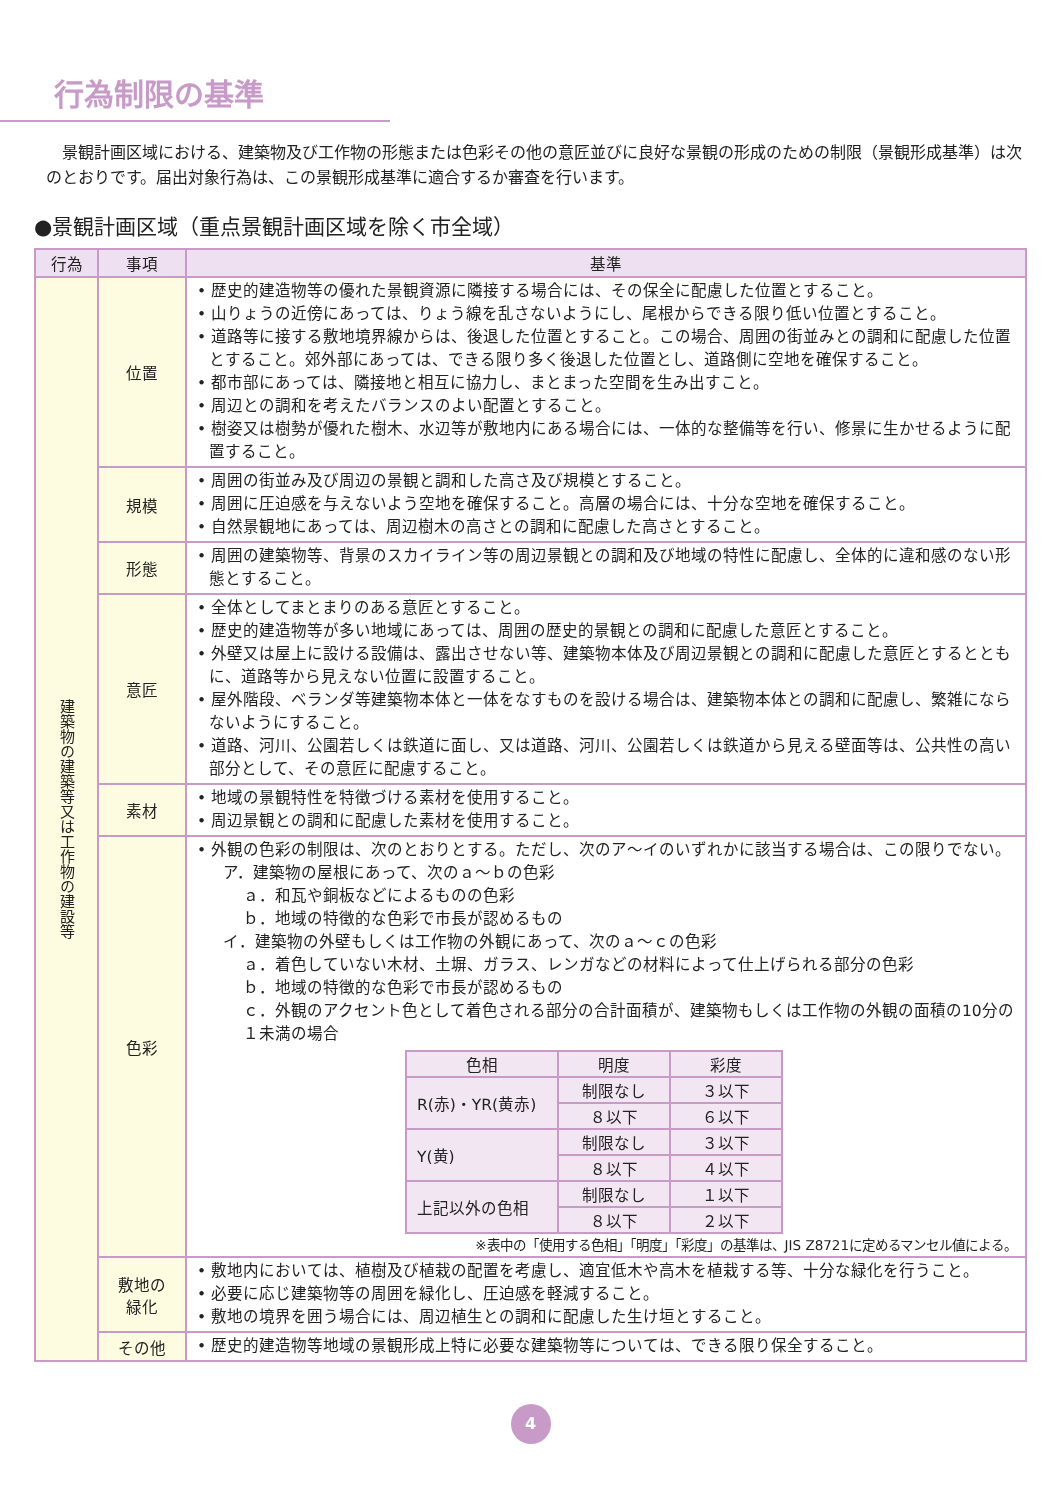行為制限の基準
　景観計画区域における、建築物及び工作物の形態または色彩その他の意匠並びに良好な景観の形成のための制限（景観形成基準）は次のとおりです。届出対象行為は、この景観形成基準に適合するか審査を行います。
●景観計画区域（重点景観計画区域を除く市全域）
| 行為 | 事項 | 基準 |
| --- | --- | --- |
| 建築物の建築等又は工作物の建設等 | 位置 | • 歴史的建造物等の優れた景観資源に隣接する場合には、その保全に配慮した位置とすること。 • 山りょうの近傍にあっては、りょう線を乱さないようにし、尾根からできる限り低い位置とすること。 • 道路等に接する敷地境界線からは、後退した位置とすること。この場合、周囲の街並みとの調和に配慮した位置とすること。郊外部にあっては、できる限り多く後退した位置とし、道路側に空地を確保すること。 • 都市部にあっては、隣接地と相互に協力し、まとまった空間を生み出すこと。 • 周辺との調和を考えたバランスのよい配置とすること。 • 樹姿又は樹勢が優れた樹木、水辺等が敷地内にある場合には、一体的な整備等を行い、修景に生かせるように配置すること。 |
| | 規模 | • 周囲の街並み及び周辺の景観と調和した高さ及び規模とすること。 • 周囲に圧迫感を与えないよう空地を確保すること。高層の場合には、十分な空地を確保すること。 • 自然景観地にあっては、周辺樹木の高さとの調和に配慮した高さとすること。 |
| | 形態 | • 周囲の建築物等、背景のスカイライン等の周辺景観との調和及び地域の特性に配慮し、全体的に違和感のない形態とすること。 |
| | 意匠 | • 全体としてまとまりのある意匠とすること。 • 歴史的建造物等が多い地域にあっては、周囲の歴史的景観との調和に配慮した意匠とすること。 • 外壁又は屋上に設ける設備は、露出させない等、建築物本体及び周辺景観との調和に配慮した意匠とするとともに、道路等から見えない位置に設置すること。 • 屋外階段、ベランダ等建築物本体と一体をなすものを設ける場合は、建築物本体との調和に配慮し、繁雑にならないようにすること。 • 道路、河川、公園若しくは鉄道に面し、又は道路、河川、公園若しくは鉄道から見える壁面等は、公共性の高い部分として、その意匠に配慮すること。 |
| | 素材 | • 地域の景観特性を特徴づける素材を使用すること。 • 周辺景観との調和に配慮した素材を使用すること。 |
| | 色彩 | • 外観の色彩の制限は、次のとおりとする。ただし、次のア～イのいずれかに該当する場合は、この限りでない。 ア．建築物の屋根にあって、次のａ～ｂの色彩 ａ．和瓦や銅板などによるものの色彩 ｂ．地域の特徴的な色彩で市長が認めるもの イ．建築物の外壁もしくは工作物の外観にあって、次のａ～ｃの色彩 ａ．着色していない木材、土塀、ガラス、レンガなどの材料によって仕上げられる部分の色彩 ｂ．地域の特徴的な色彩で市長が認めるもの ｃ．外観のアクセント色として着色される部分の合計面積が、建築物もしくは工作物の外観の面積の10分の１未満の場合 / 色相 / 明度 / 彩度 / / R(赤)・YR(黄赤) / 制限なし / ３以下 / / / ８以下 / ６以下 / / Y(黄) / 制限なし / ３以下 / / / ８以下 / ４以下 / / 上記以外の色相 / 制限なし / １以下 / / / ８以下 / ２以下 / ※表中の「使用する色相」「明度」「彩度」の基準は、JIS Z8721に定めるマンセル値による。 |
| | 敷地の 緑化 | • 敷地内においては、植樹及び植栽の配置を考慮し、適宜低木や高木を植栽する等、十分な緑化を行うこと。 • 必要に応じ建築物等の周囲を緑化し、圧迫感を軽減すること。 • 敷地の境界を囲う場合には、周辺植生との調和に配慮した生け垣とすること。 |
| | その他 | • 歴史的建造物等地域の景観形成上特に必要な建築物等については、できる限り保全すること。 |
4